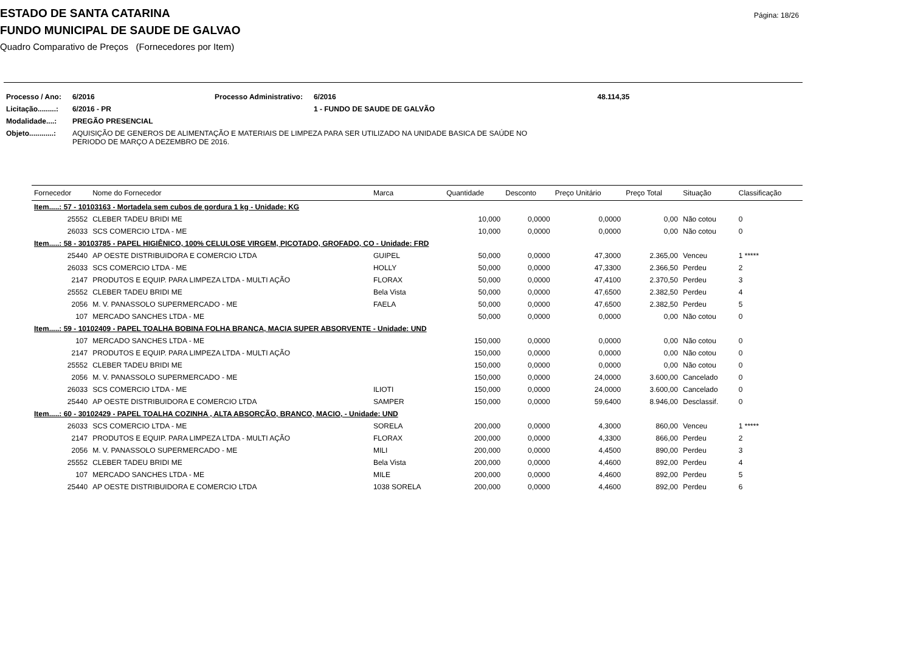Página: 18/26
ESTADO DE SANTA CATARINA
FUNDO MUNICIPAL DE SAUDE DE GALVAO
Quadro Comparativo de Preços (Fornecedores por Item)
| Processo / Ano: | 6/2016 | Processo Administrativo: | 6/2016 | 48.114,35 |
| Licitação.........: | 6/2016 - PR | | 1 - FUNDO DE SAUDE DE GALVÃO | |
| Modalidade....: | PREGÃO PRESENCIAL | | | |
| Objeto............: | AQUISIÇÃO DE GENEROS DE ALIMENTAÇÃO E MATERIAIS DE LIMPEZA PARA SER UTILIZADO NA UNIDADE BASICA DE SAÚDE NO PERIODO DE MARÇO A DEZEMBRO DE 2016. | | | |
| Fornecedor | Nome do Fornecedor | Marca | Quantidade | Desconto | Preço Unitário | Preço Total | Situação | Classificação |
| --- | --- | --- | --- | --- | --- | --- | --- | --- |
| Item.....: 57 - 10103163 - Mortadela sem cubos de gordura 1 kg - Unidade: KG | | | | | | | | |
| 25552 | CLEBER TADEU BRIDI ME | | 10,000 | 0,0000 | 0,0000 | 0,00 | Não cotou | 0 |
| 26033 | SCS COMERCIO LTDA - ME | | 10,000 | 0,0000 | 0,0000 | 0,00 | Não cotou | 0 |
| Item.....: 58 - 30103785 - PAPEL HIGIÊNICO, 100% CELULOSE VIRGEM, PICOTADO, GROFADO, CO - Unidade: FRD | | | | | | | | |
| 25440 | AP OESTE DISTRIBUIDORA E COMERCIO LTDA | GUIPEL | 50,000 | 0,0000 | 47,3000 | 2.365,00 | Venceu | 1 ***** |
| 26033 | SCS COMERCIO LTDA - ME | HOLLY | 50,000 | 0,0000 | 47,3300 | 2.366,50 | Perdeu | 2 |
| 2147 | PRODUTOS E EQUIP. PARA LIMPEZA LTDA - MULTI AÇÃO | FLORAX | 50,000 | 0,0000 | 47,4100 | 2.370,50 | Perdeu | 3 |
| 25552 | CLEBER TADEU BRIDI ME | Bela Vista | 50,000 | 0,0000 | 47,6500 | 2.382,50 | Perdeu | 4 |
| 2056 | M. V. PANASSOLO SUPERMERCADO - ME | FAELA | 50,000 | 0,0000 | 47,6500 | 2.382,50 | Perdeu | 5 |
| 107 | MERCADO SANCHES LTDA - ME | | 50,000 | 0,0000 | 0,0000 | 0,00 | Não cotou | 0 |
| Item.....: 59 - 10102409 - PAPEL TOALHA BOBINA FOLHA BRANCA, MACIA SUPER ABSORVENTE - Unidade: UND | | | | | | | | |
| 107 | MERCADO SANCHES LTDA - ME | | 150,000 | 0,0000 | 0,0000 | 0,00 | Não cotou | 0 |
| 2147 | PRODUTOS E EQUIP. PARA LIMPEZA LTDA - MULTI AÇÃO | | 150,000 | 0,0000 | 0,0000 | 0,00 | Não cotou | 0 |
| 25552 | CLEBER TADEU BRIDI ME | | 150,000 | 0,0000 | 0,0000 | 0,00 | Não cotou | 0 |
| 2056 | M. V. PANASSOLO SUPERMERCADO - ME | | 150,000 | 0,0000 | 24,0000 | 3.600,00 | Cancelado | 0 |
| 26033 | SCS COMERCIO LTDA - ME | ILIOTI | 150,000 | 0,0000 | 24,0000 | 3.600,00 | Cancelado | 0 |
| 25440 | AP OESTE DISTRIBUIDORA E COMERCIO LTDA | SAMPER | 150,000 | 0,0000 | 59,6400 | 8.946,00 | Desclassif. | 0 |
| Item.....: 60 - 30102429 - PAPEL TOALHA COZINHA , ALTA ABSORÇÃO, BRANCO, MACIO, - Unidade: UND | | | | | | | | |
| 26033 | SCS COMERCIO LTDA - ME | SORELA | 200,000 | 0,0000 | 4,3000 | 860,00 | Venceu | 1 ***** |
| 2147 | PRODUTOS E EQUIP. PARA LIMPEZA LTDA - MULTI AÇÃO | FLORAX | 200,000 | 0,0000 | 4,3300 | 866,00 | Perdeu | 2 |
| 2056 | M. V. PANASSOLO SUPERMERCADO - ME | MILI | 200,000 | 0,0000 | 4,4500 | 890,00 | Perdeu | 3 |
| 25552 | CLEBER TADEU BRIDI ME | Bela Vista | 200,000 | 0,0000 | 4,4600 | 892,00 | Perdeu | 4 |
| 107 | MERCADO SANCHES LTDA - ME | MILE | 200,000 | 0,0000 | 4,4600 | 892,00 | Perdeu | 5 |
| 25440 | AP OESTE DISTRIBUIDORA E COMERCIO LTDA | 1038 SORELA | 200,000 | 0,0000 | 4,4600 | 892,00 | Perdeu | 6 |